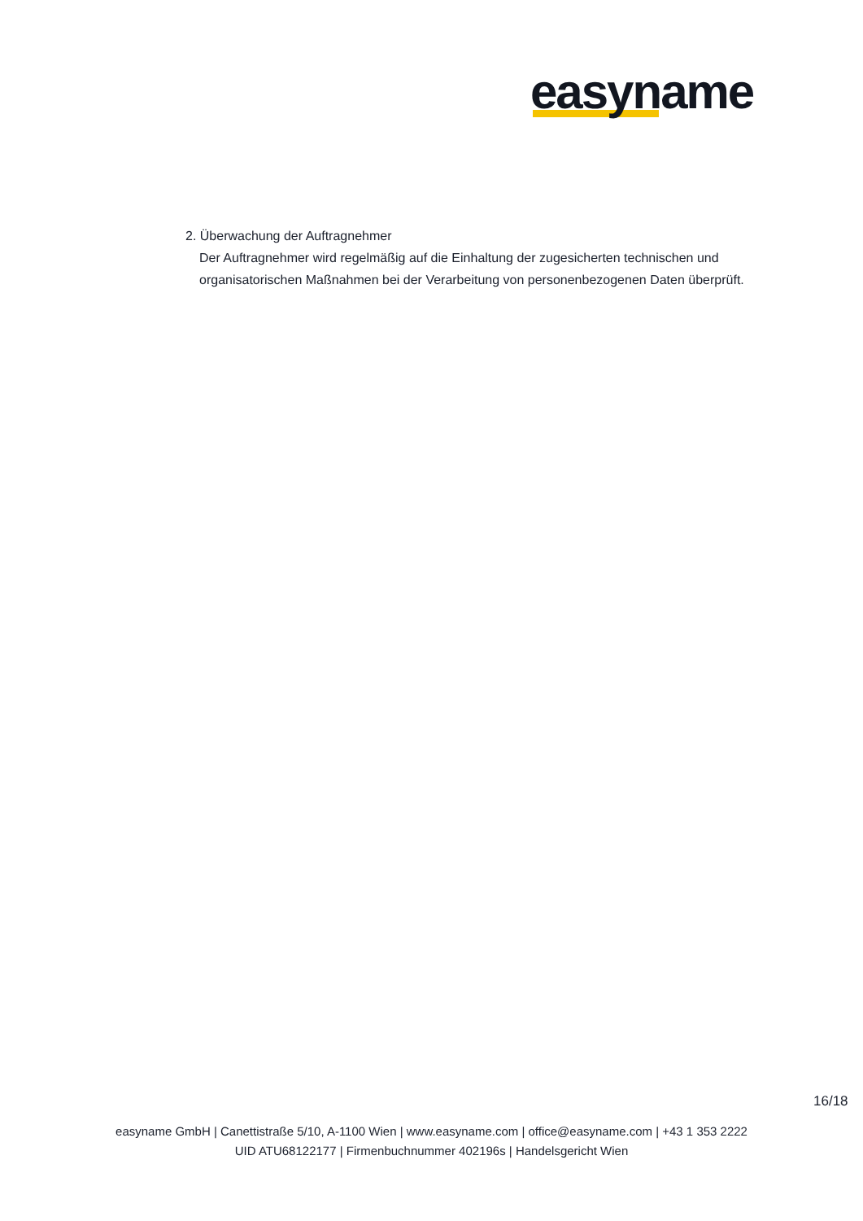easyname
2. Überwachung der Auftragnehmer
Der Auftragnehmer wird regelmäßig auf die Einhaltung der zugesicherten technischen und organisatorischen Maßnahmen bei der Verarbeitung von personenbezogenen Daten überprüft.
16/18
easyname GmbH | Canettistraße 5/10, A-1100 Wien | www.easyname.com | office@easyname.com | +43 1 353 2222
UID ATU68122177 | Firmenbuchnummer 402196s | Handelsgericht Wien